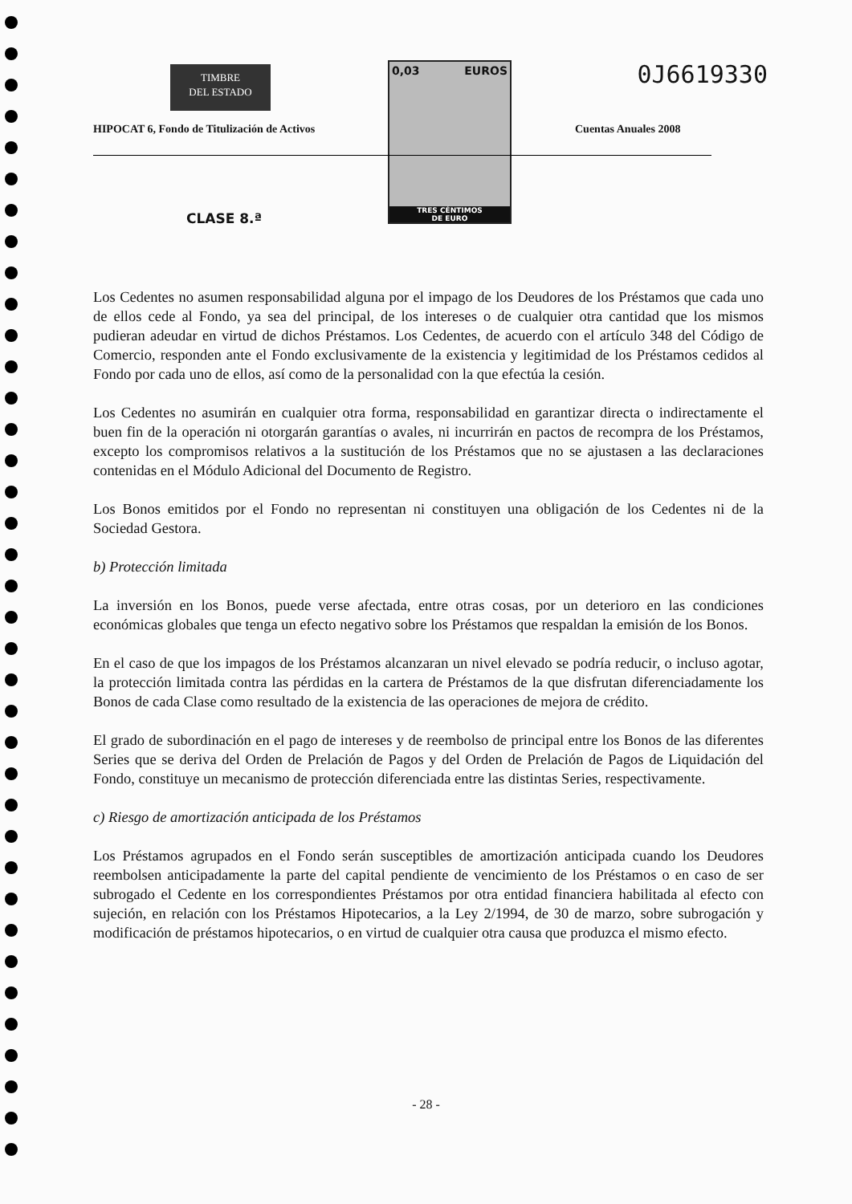TIMBRE
DEL ESTADO
0,03 EUROS
TRES CÉNTIMOS
DE EURO
0J6619330
HIPOCAT 6, Fondo de Titulización de Activos
Cuentas Anuales 2008
CLASE 8.ª
Los Cedentes no asumen responsabilidad alguna por el impago de los Deudores de los Préstamos que cada uno de ellos cede al Fondo, ya sea del principal, de los intereses o de cualquier otra cantidad que los mismos pudieran adeudar en virtud de dichos Préstamos. Los Cedentes, de acuerdo con el artículo 348 del Código de Comercio, responden ante el Fondo exclusivamente de la existencia y legitimidad de los Préstamos cedidos al Fondo por cada uno de ellos, así como de la personalidad con la que efectúa la cesión.
Los Cedentes no asumirán en cualquier otra forma, responsabilidad en garantizar directa o indirectamente el buen fin de la operación ni otorgarán garantías o avales, ni incurrirán en pactos de recompra de los Préstamos, excepto los compromisos relativos a la sustitución de los Préstamos que no se ajustasen a las declaraciones contenidas en el Módulo Adicional del Documento de Registro.
Los Bonos emitidos por el Fondo no representan ni constituyen una obligación de los Cedentes ni de la Sociedad Gestora.
b) Protección limitada
La inversión en los Bonos, puede verse afectada, entre otras cosas, por un deterioro en las condiciones económicas globales que tenga un efecto negativo sobre los Préstamos que respaldan la emisión de los Bonos.
En el caso de que los impagos de los Préstamos alcanzaran un nivel elevado se podría reducir, o incluso agotar, la protección limitada contra las pérdidas en la cartera de Préstamos de la que disfrutan diferenciadamente los Bonos de cada Clase como resultado de la existencia de las operaciones de mejora de crédito.
El grado de subordinación en el pago de intereses y de reembolso de principal entre los Bonos de las diferentes Series que se deriva del Orden de Prelación de Pagos y del Orden de Prelación de Pagos de Liquidación del Fondo, constituye un mecanismo de protección diferenciada entre las distintas Series, respectivamente.
c) Riesgo de amortización anticipada de los Préstamos
Los Préstamos agrupados en el Fondo serán susceptibles de amortización anticipada cuando los Deudores reembolsen anticipadamente la parte del capital pendiente de vencimiento de los Préstamos o en caso de ser subrogado el Cedente en los correspondientes Préstamos por otra entidad financiera habilitada al efecto con sujeción, en relación con los Préstamos Hipotecarios, a la Ley 2/1994, de 30 de marzo, sobre subrogación y modificación de préstamos hipotecarios, o en virtud de cualquier otra causa que produzca el mismo efecto.
- 28 -